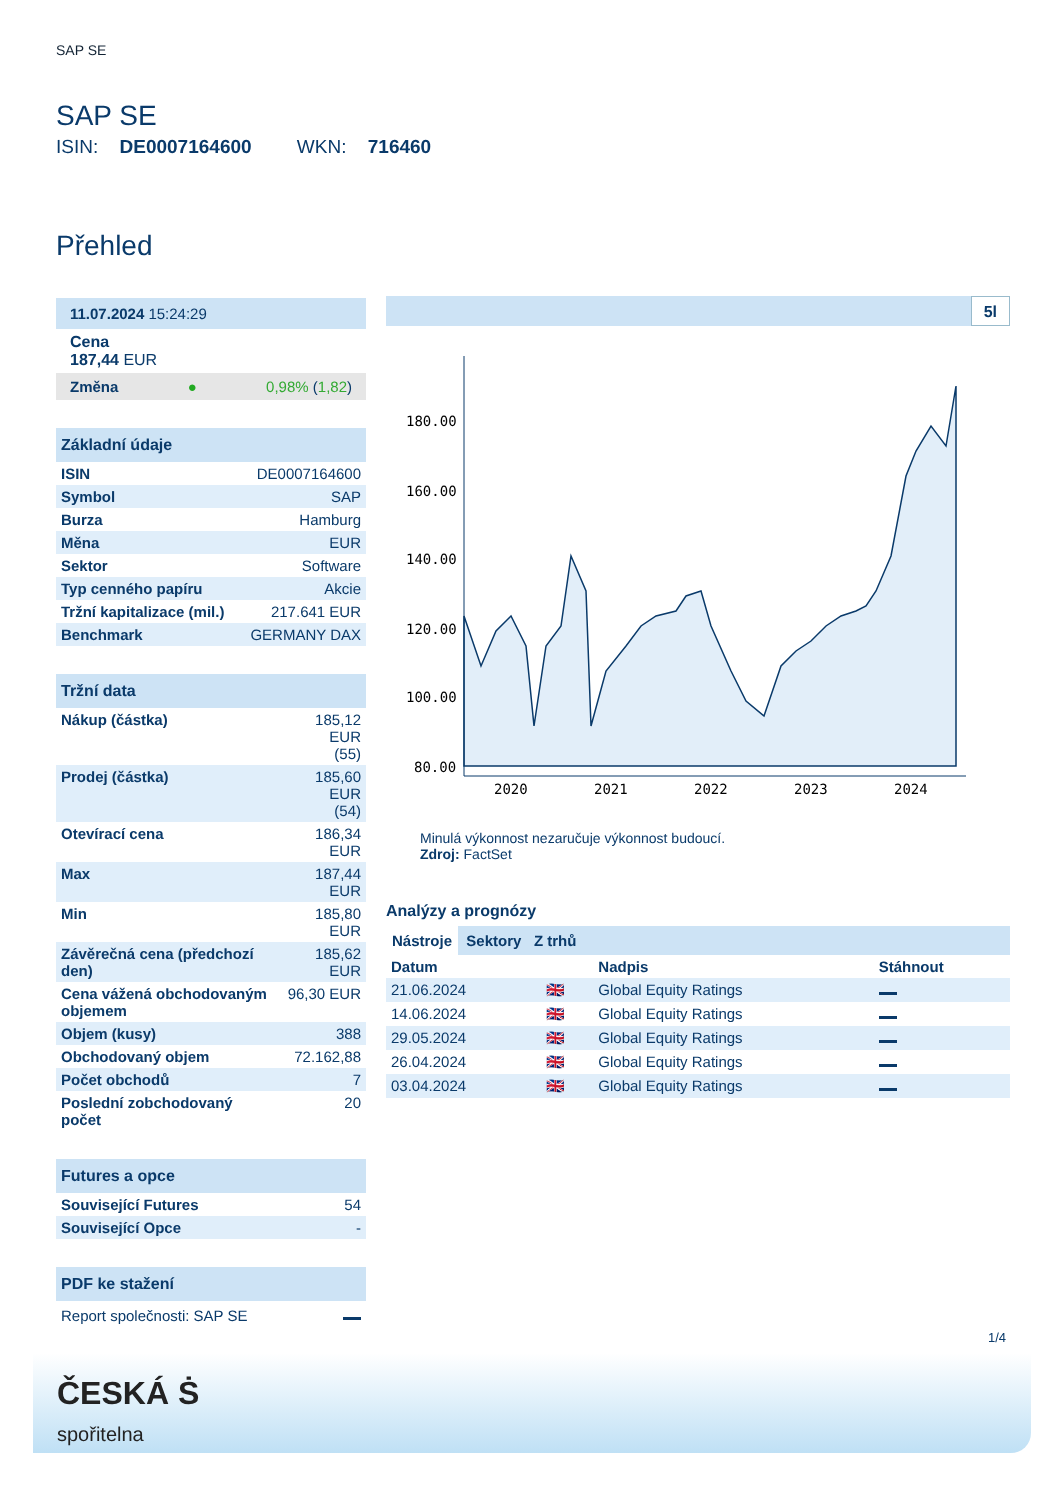SAP SE
SAP SE
ISIN: DE0007164600 WKN: 716460
Přehled
11.07.2024 15:24:29
Cena
187,44 EUR
Změna ● 0,98% (1,82)
Základní údaje
| ISIN | DE0007164600 |
| Symbol | SAP |
| Burza | Hamburg |
| Měna | EUR |
| Sektor | Software |
| Typ cenného papíru | Akcie |
| Tržní kapitalizace (mil.) | 217.641 EUR |
| Benchmark | GERMANY DAX |
Tržní data
| Nákup (částka) | 185,12 EUR (55) |
| Prodej (částka) | 185,60 EUR (54) |
| Otevírací cena | 186,34 EUR |
| Max | 187,44 EUR |
| Min | 185,80 EUR |
| Závěrečná cena (předchozí den) | 185,62 EUR |
| Cena vážená obchodovaným objemem | 96,30 EUR |
| Objem (kusy) | 388 |
| Obchodovaný objem | 72.162,88 |
| Počet obchodů | 7 |
| Poslední zobchodovaný počet | 20 |
Futures a opce
| Související Futures | 54 |
| Související Opce | - |
PDF ke stažení
Report společnosti: SAP SE
5l
180.00
160.00
140.00
120.00
100.00
80.00
2020
2021
2022
2023
2024
Minulá výkonnost nezaručuje výkonnost budoucí.
Zdroj: FactSet
Analýzy a prognózy
Nástroje Sektory Z trhů
| Datum | | Nadpis | Stáhnout |
| --- | --- | --- | --- |
| 21.06.2024 | 🇬🇧 | Global Equity Ratings | |
| 14.06.2024 | 🇬🇧 | Global Equity Ratings | |
| 29.05.2024 | 🇬🇧 | Global Equity Ratings | |
| 26.04.2024 | 🇬🇧 | Global Equity Ratings | |
| 03.04.2024 | 🇬🇧 | Global Equity Ratings | |
1/4
ČESKÁ Ṡ
spořitelna